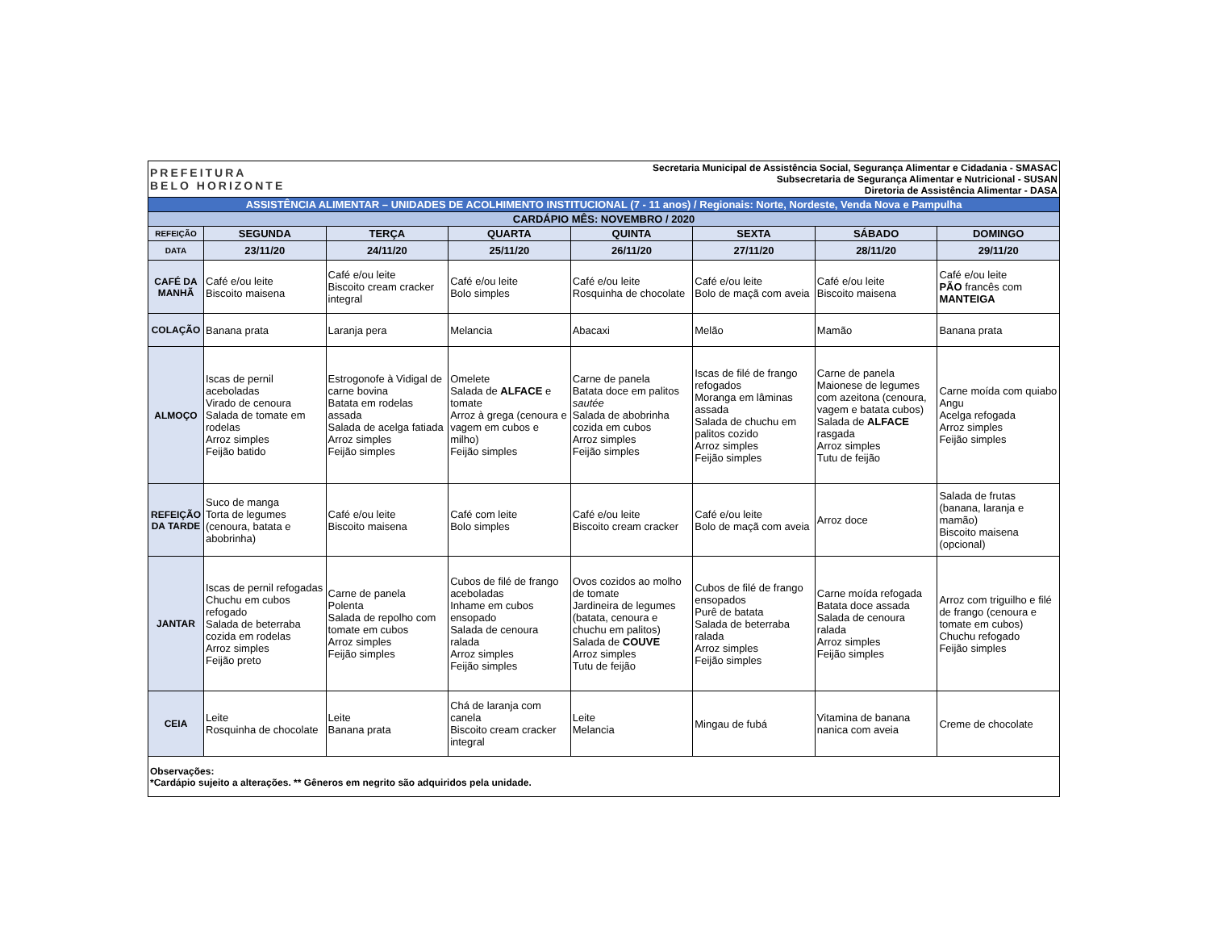| PREFEITURA BELO HORIZONTE | | | Secretaria Municipal de Assistência Social, Segurança Alimentar e Cidadania - SMASAC Subsecretaria de Segurança Alimentar e Nutricional - SUSAN Diretoria de Assistência Alimentar - DASA | | | | |
| ASSISTÊNCIA ALIMENTAR – UNIDADES DE ACOLHIMENTO INSTITUCIONAL (7 - 11 anos) / Regionais: Norte, Nordeste, Venda Nova e Pampulha | | | | | | | |
| CARDÁPIO MÊS: NOVEMBRO / 2020 | | | | | | | |
| REFEIÇÃO | SEGUNDA | TERÇA | QUARTA | QUINTA | SEXTA | SÁBADO | DOMINGO |
| DATA | 23/11/20 | 24/11/20 | 25/11/20 | 26/11/20 | 27/11/20 | 28/11/20 | 29/11/20 |
| CAFÉ DA MANHÃ | Café e/ou leite Biscoito maisena | Café e/ou leite Biscoito cream cracker integral | Café e/ou leite Bolo simples | Café e/ou leite Rosquinha de chocolate | Café e/ou leite Bolo de maçã com aveia | Café e/ou leite Biscoito maisena | Café e/ou leite PÃO francês com MANTEIGA |
| COLAÇÃO | Banana prata | Laranja pera | Melancia | Abacaxi | Melão | Mamão | Banana prata |
| ALMOÇO | Iscas de pernil aceboladas Virado de cenoura Salada de tomate em rodelas Arroz simples Feijão batido | Estrogonofe à Vidigal de carne bovina Batata em rodelas assada Salada de acelga fatiada Arroz simples Feijão simples | Omelete Salada de ALFACE e tomate Arroz à grega (cenoura e vagem em cubos e milho) Feijão simples | Carne de panela Batata doce em palitos sautée Salada de abobrinha cozida em cubos Arroz simples Feijão simples | Iscas de filé de frango refogados Moranga em lâminas assada Salada de chuchu em palitos cozido Arroz simples Feijão simples | Carne de panela Maionese de legumes com azeitona (cenoura, vagem e batata cubos) Salada de ALFACE rasgada Arroz simples Tutu de feijão | Carne moída com quiabo Angu Acelga refogada Arroz simples Feijão simples |
| REFEIÇÃO DA TARDE | Suco de manga Torta de legumes (cenoura, batata e abobrinha) | Café e/ou leite Biscoito maisena | Café com leite Bolo simples | Café e/ou leite Biscoito cream cracker | Café e/ou leite Bolo de maçã com aveia | Arroz doce | Salada de frutas (banana, laranja e mamão) Biscoito maisena (opcional) |
| JANTAR | Iscas de pernil refogadas Chuchu em cubos refogado Salada de beterraba cozida em rodelas Arroz simples Feijão preto | Carne de panela Polenta Salada de repolho com tomate em cubos Arroz simples Feijão simples | Cubos de filé de frango aceboladas Inhame em cubos ensopado Salada de cenoura ralada Arroz simples Feijão simples | Ovos cozidos ao molho de tomate Jardineira de legumes (batata, cenoura e chuchu em palitos) Salada de COUVE Arroz simples Tutu de feijão | Cubos de filé de frango ensopados Purê de batata Salada de beterraba ralada Arroz simples Feijão simples | Carne moída refogada Batata doce assada Salada de cenoura ralada Arroz simples Feijão simples | Arroz com triguilho e filé de frango (cenoura e tomate em cubos) Chuchu refogado Feijão simples |
| CEIA | Leite Rosquinha de chocolate | Leite Banana prata | Chá de laranja com canela Biscoito cream cracker integral | Leite Melancia | Mingau de fubá | Vitamina de banana nanica com aveia | Creme de chocolate |
| Observações: *Cardápio sujeito a alterações. ** Gêneros em negrito são adquiridos pela unidade. | | | | | | | |